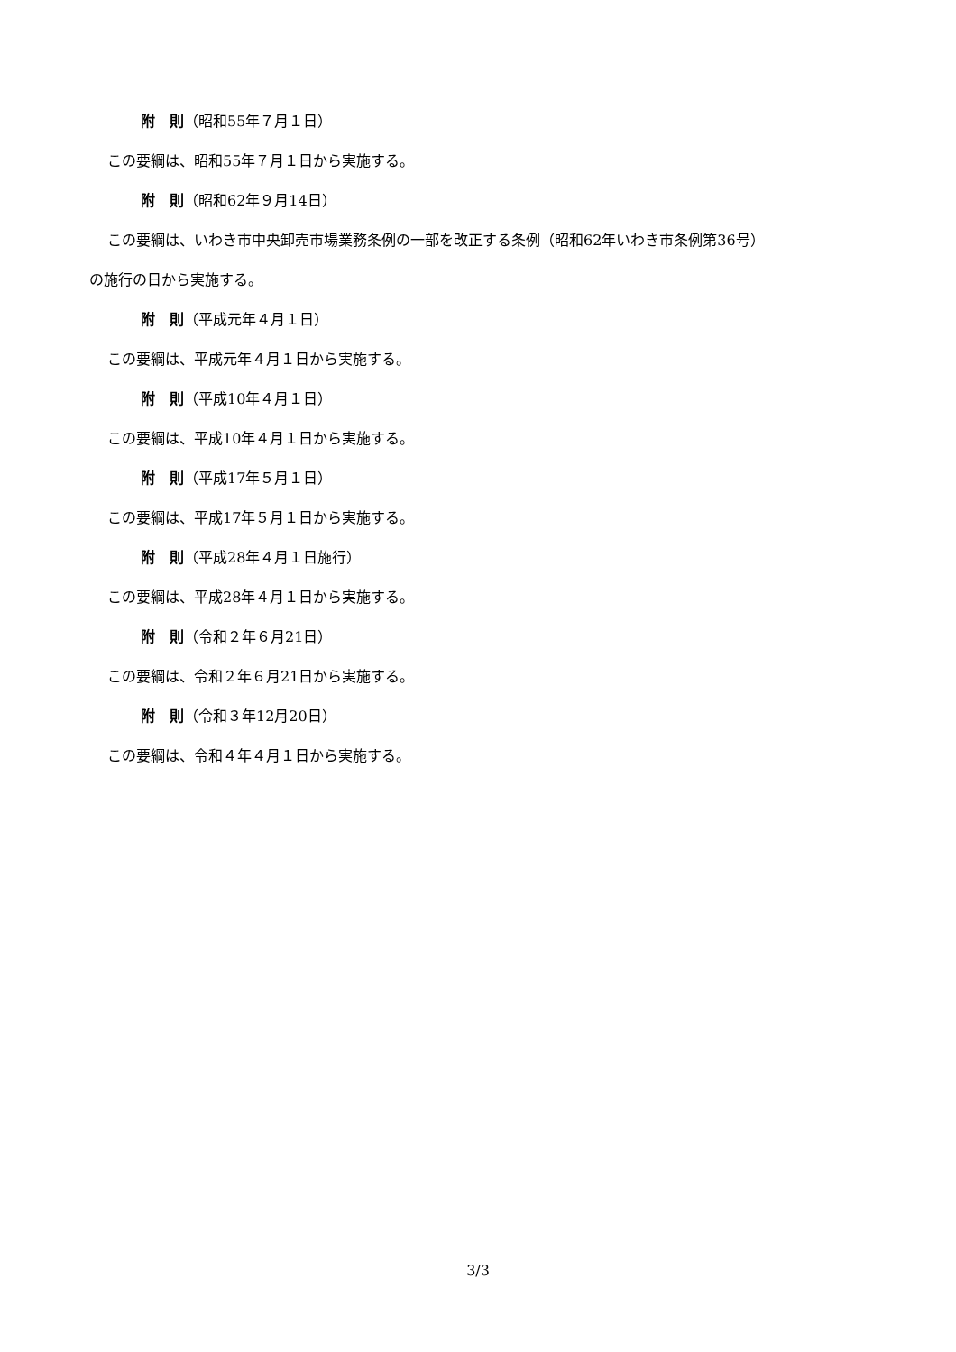附　則（昭和55年７月１日）
この要綱は、昭和55年７月１日から実施する。
附　則（昭和62年９月14日）
この要綱は、いわき市中央卸売市場業務条例の一部を改正する条例（昭和62年いわき市条例第36号）
の施行の日から実施する。
附　則（平成元年４月１日）
この要綱は、平成元年４月１日から実施する。
附　則（平成10年４月１日）
この要綱は、平成10年４月１日から実施する。
附　則（平成17年５月１日）
この要綱は、平成17年５月１日から実施する。
附　則（平成28年４月１日施行）
この要綱は、平成28年４月１日から実施する。
附　則（令和２年６月21日）
この要綱は、令和２年６月21日から実施する。
附　則（令和３年12月20日）
この要綱は、令和４年４月１日から実施する。
3/3